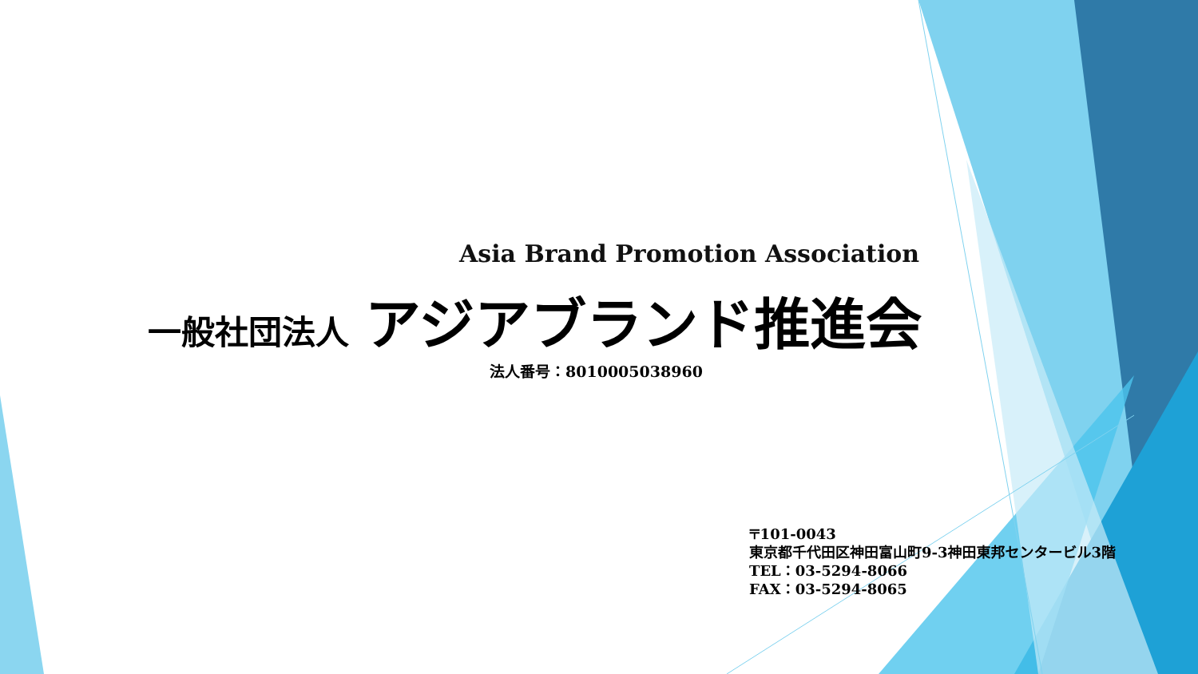Asia Brand Promotion Association
一般社団法人 アジアブランド推進会
法人番号：8010005038960
〒101-0043
東京都千代田区神田富山町9-3神田東邦センタービル3階
TEL：03-5294-8066
FAX：03-5294-8065